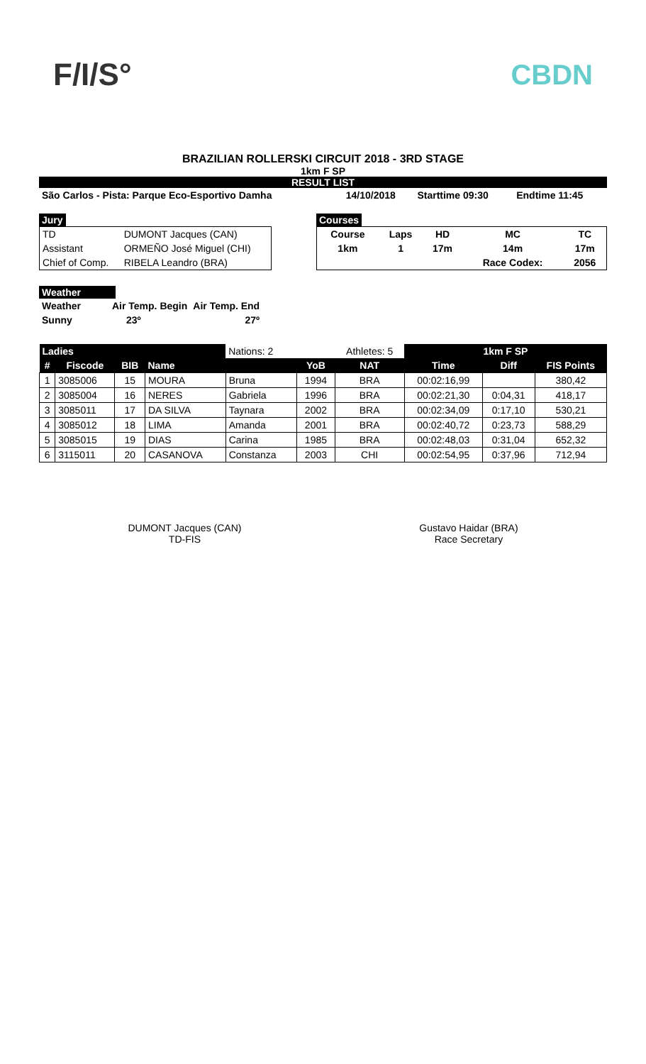F/I/S° CBDN
BRAZILIAN ROLLERSKI CIRCUIT 2018 - 3RD STAGE
1km F SP
RESULT LIST
| São Carlos - Pista: Parque Eco-Esportivo Damha | 14/10/2018 | Starttime 09:30 | Endtime 11:45 |
Jury
| TD | DUMONT Jacques (CAN) |
| Assistant | ORMEÑO José Miguel (CHI) |
| Chief of Comp. | RIBELA Leandro (BRA) |
Courses
| Course | Laps | HD | MC | TC |
| 1km | 1 | 17m | 14m | 17m |
| | | | Race Codex: | 2056 |
Weather
| Weather | Air Temp. Begin | Air Temp. End |
| Sunny | 23º | 27º |
| Ladies | | | | Nations: 2 | | Athletes: 5 | 1km F SP | | |
| # | Fiscode | BIB | Name | | YoB | NAT | Time | Diff | FIS Points |
| 1 | 3085006 | 15 | MOURA | Bruna | 1994 | BRA | 00:02:16,99 | | 380,42 |
| 2 | 3085004 | 16 | NERES | Gabriela | 1996 | BRA | 00:02:21,30 | 0:04,31 | 418,17 |
| 3 | 3085011 | 17 | DA SILVA | Taynara | 2002 | BRA | 00:02:34,09 | 0:17,10 | 530,21 |
| 4 | 3085012 | 18 | LIMA | Amanda | 2001 | BRA | 00:02:40,72 | 0:23,73 | 588,29 |
| 5 | 3085015 | 19 | DIAS | Carina | 1985 | BRA | 00:02:48,03 | 0:31,04 | 652,32 |
| 6 | 3115011 | 20 | CASANOVA | Constanza | 2003 | CHI | 00:02:54,95 | 0:37,96 | 712,94 |
DUMONT Jacques (CAN)
TD-FIS
Gustavo Haidar (BRA)
Race Secretary